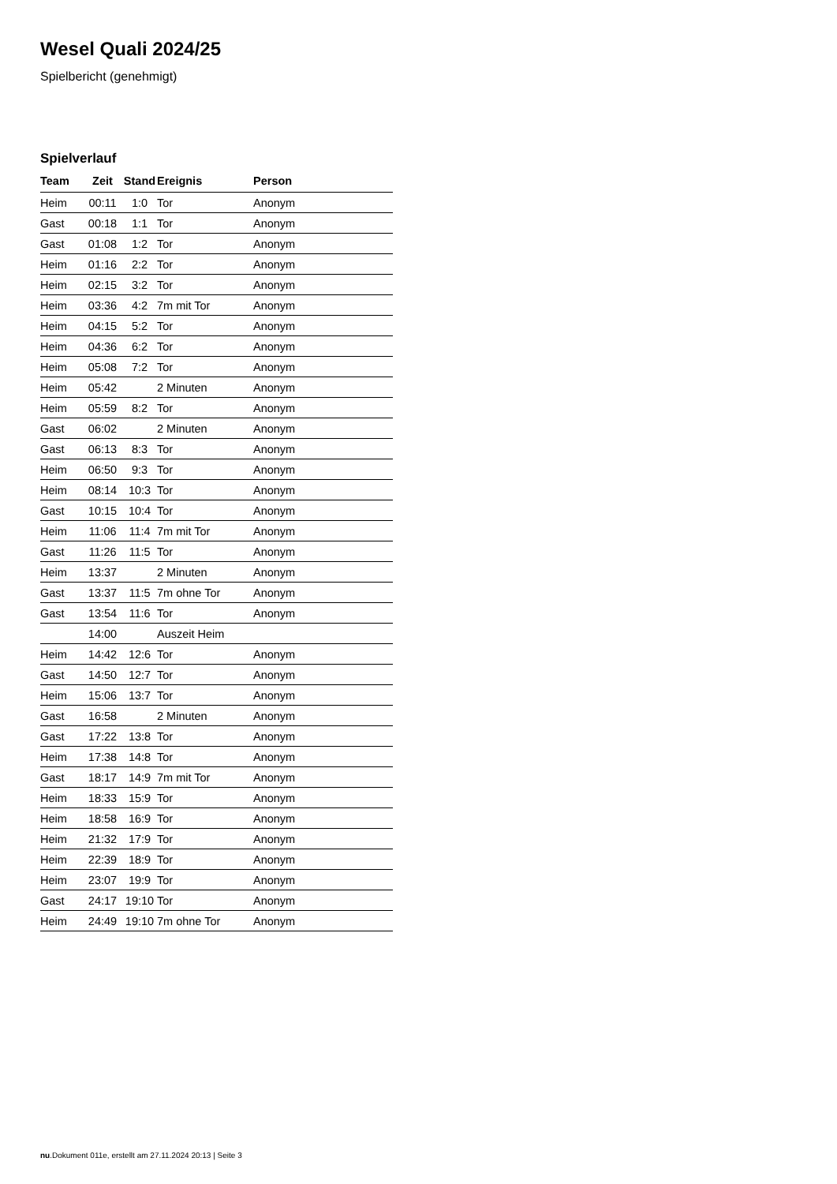Wesel Quali 2024/25
Spielbericht (genehmigt)
Spielverlauf
| Team | Zeit | Stand | Ereignis | Person |
| --- | --- | --- | --- | --- |
| Heim | 00:11 | 1:0 | Tor | Anonym |
| Gast | 00:18 | 1:1 | Tor | Anonym |
| Gast | 01:08 | 1:2 | Tor | Anonym |
| Heim | 01:16 | 2:2 | Tor | Anonym |
| Heim | 02:15 | 3:2 | Tor | Anonym |
| Heim | 03:36 | 4:2 | 7m mit Tor | Anonym |
| Heim | 04:15 | 5:2 | Tor | Anonym |
| Heim | 04:36 | 6:2 | Tor | Anonym |
| Heim | 05:08 | 7:2 | Tor | Anonym |
| Heim | 05:42 | | 2 Minuten | Anonym |
| Heim | 05:59 | 8:2 | Tor | Anonym |
| Gast | 06:02 | | 2 Minuten | Anonym |
| Gast | 06:13 | 8:3 | Tor | Anonym |
| Heim | 06:50 | 9:3 | Tor | Anonym |
| Heim | 08:14 | 10:3 | Tor | Anonym |
| Gast | 10:15 | 10:4 | Tor | Anonym |
| Heim | 11:06 | 11:4 | 7m mit Tor | Anonym |
| Gast | 11:26 | 11:5 | Tor | Anonym |
| Heim | 13:37 | | 2 Minuten | Anonym |
| Gast | 13:37 | 11:5 | 7m ohne Tor | Anonym |
| Gast | 13:54 | 11:6 | Tor | Anonym |
| | 14:00 | | Auszeit Heim | |
| Heim | 14:42 | 12:6 | Tor | Anonym |
| Gast | 14:50 | 12:7 | Tor | Anonym |
| Heim | 15:06 | 13:7 | Tor | Anonym |
| Gast | 16:58 | | 2 Minuten | Anonym |
| Gast | 17:22 | 13:8 | Tor | Anonym |
| Heim | 17:38 | 14:8 | Tor | Anonym |
| Gast | 18:17 | 14:9 | 7m mit Tor | Anonym |
| Heim | 18:33 | 15:9 | Tor | Anonym |
| Heim | 18:58 | 16:9 | Tor | Anonym |
| Heim | 21:32 | 17:9 | Tor | Anonym |
| Heim | 22:39 | 18:9 | Tor | Anonym |
| Heim | 23:07 | 19:9 | Tor | Anonym |
| Gast | 24:17 | 19:10 | Tor | Anonym |
| Heim | 24:49 | 19:10 | 7m ohne Tor | Anonym |
nu.Dokument 011e, erstellt am 27.11.2024 20:13 | Seite 3